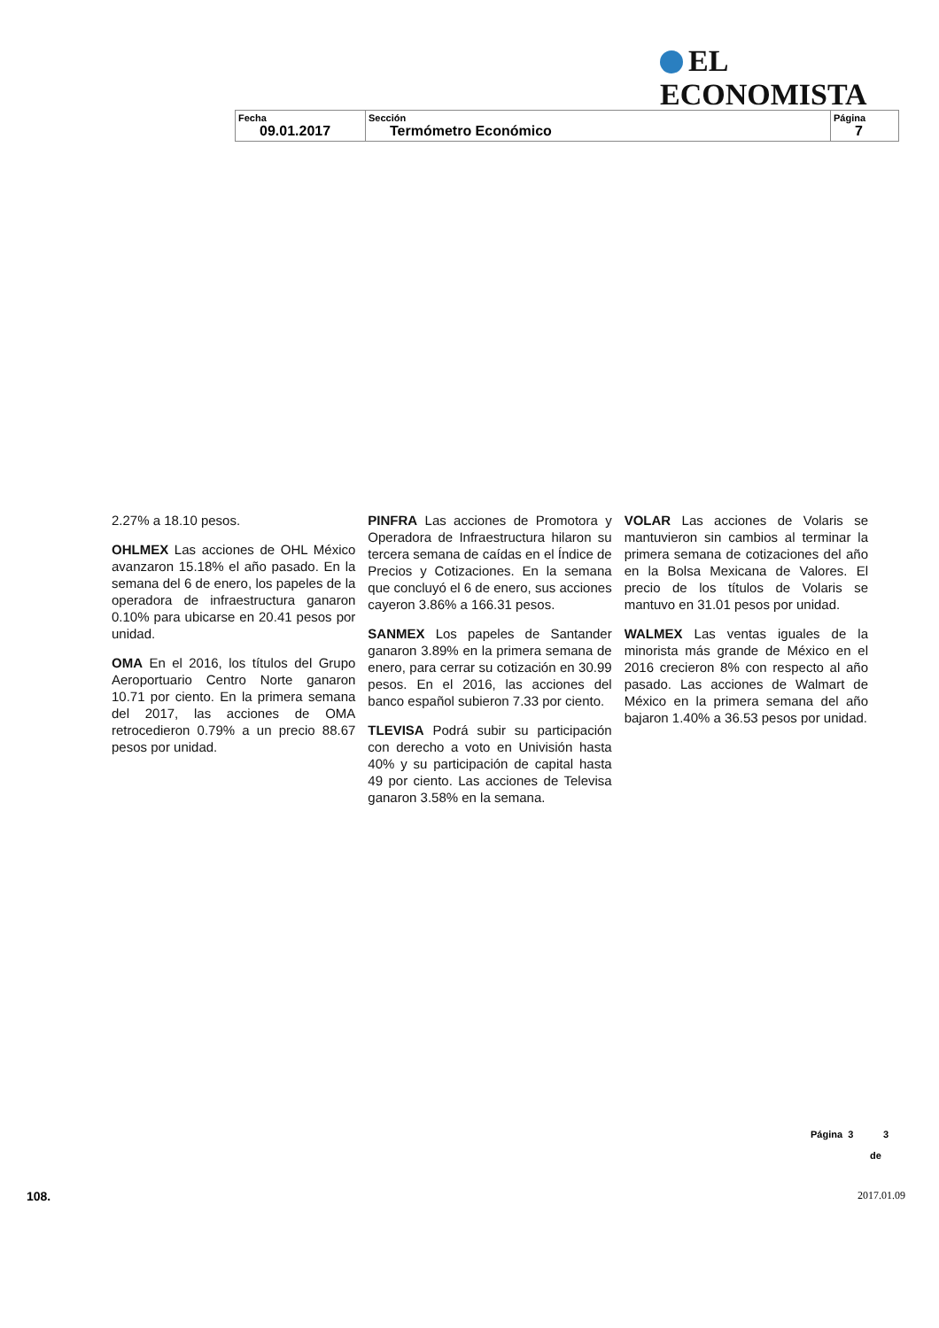EL ECONOMISTA
| Fecha 09.01.2017 | Sección Termómetro Económico | Página 7 |
2.27% a 18.10 pesos.
OHLMEX Las acciones de OHL México avanzaron 15.18% el año pasado. En la semana del 6 de enero, los papeles de la operadora de infraestructura ganaron 0.10% para ubicarse en 20.41 pesos por unidad.
OMA En el 2016, los títulos del Grupo Aeroportuario Centro Norte ganaron 10.71 por ciento. En la primera semana del 2017, las acciones de OMA retrocedieron 0.79% a un precio 88.67 pesos por unidad.
PINFRA Las acciones de Promotora y Operadora de Infraestructura hilaron su tercera semana de caídas en el Índice de Precios y Cotizaciones. En la semana que concluyó el 6 de enero, sus acciones cayeron 3.86% a 166.31 pesos.
SANMEX Los papeles de Santander ganaron 3.89% en la primera semana de enero, para cerrar su cotización en 30.99 pesos. En el 2016, las acciones del banco español subieron 7.33 por ciento.
TLEVISA Podrá subir su participación con derecho a voto en Univisión hasta 40% y su participación de capital hasta 49 por ciento. Las acciones de Televisa ganaron 3.58% en la semana.
VOLAR Las acciones de Volaris se mantuvieron sin cambios al terminar la primera semana de cotizaciones del año en la Bolsa Mexicana de Valores. El precio de los títulos de Volaris se mantuvo en 31.01 pesos por unidad.
WALMEX Las ventas iguales de la minorista más grande de México en el 2016 crecieron 8% con respecto al año pasado. Las acciones de Walmart de México en la primera semana del año bajaron 1.40% a 36.53 pesos por unidad.
Página 3 3
de
108. 2017.01.09